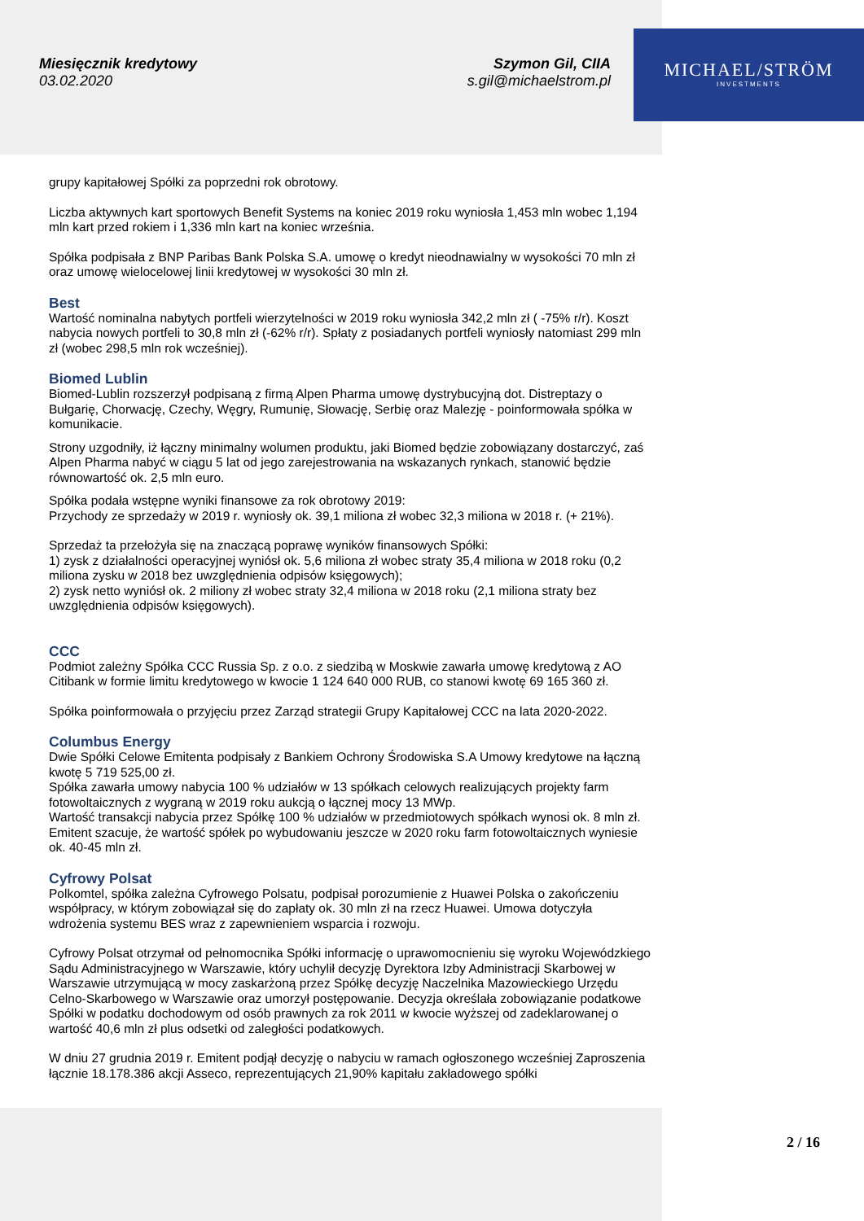Miesięcznik kredytowy
03.02.2020
Szymon Gil, CIIA
s.gil@michaelstrom.pl
MICHAEL/STRÖM
INVESTMENTS
grupy kapitałowej Spółki za poprzedni rok obrotowy.
Liczba aktywnych kart sportowych Benefit Systems na koniec 2019 roku wyniosła 1,453 mln wobec 1,194 mln kart przed rokiem i 1,336 mln kart na koniec września.
Spółka podpisała z BNP Paribas Bank Polska S.A. umowę o kredyt nieodnawialny w wysokości 70 mln zł oraz umowę wielocelowej linii kredytowej w wysokości 30 mln zł.
Best
Wartość nominalna nabytych portfeli wierzytelności w 2019 roku wyniosła 342,2 mln zł ( -75% r/r). Koszt nabycia nowych portfeli to 30,8 mln zł (-62% r/r). Spłaty z posiadanych portfeli wyniosły natomiast 299 mln zł (wobec 298,5 mln rok wcześniej).
Biomed Lublin
Biomed-Lublin rozszerzył podpisaną z firmą Alpen Pharma umowę dystrybucyjną dot. Distreptazy o Bułgarię, Chorwację, Czechy, Węgry, Rumunię, Słowację, Serbię oraz Malezję - poinformowała spółka w komunikacie.
Strony uzgodniły, iż łączny minimalny wolumen produktu, jaki Biomed będzie zobowiązany dostarczyć, zaś Alpen Pharma nabyć w ciągu 5 lat od jego zarejestrowania na wskazanych rynkach, stanowić będzie równowartość ok. 2,5 mln euro.
Spółka podała wstępne wyniki finansowe za rok obrotowy 2019:
Przychody ze sprzedaży w 2019 r. wyniosły ok. 39,1 miliona zł wobec 32,3 miliona w 2018 r. (+ 21%).
Sprzedaż ta przełożyła się na znaczącą poprawę wyników finansowych Spółki:
1) zysk z działalności operacyjnej wyniósł ok. 5,6 miliona zł wobec straty 35,4 miliona w 2018 roku (0,2 miliona zysku w 2018 bez uwzględnienia odpisów księgowych);
2) zysk netto wyniósł ok. 2 miliony zł wobec straty 32,4 miliona w 2018 roku (2,1 miliona straty bez uwzględnienia odpisów księgowych).
CCC
Podmiot zależny Spółka CCC Russia Sp. z o.o. z siedzibą w Moskwie zawarła umowę kredytową z AO Citibank w formie limitu kredytowego w kwocie 1 124 640 000 RUB, co stanowi kwotę 69 165 360 zł.
Spółka poinformowała o przyjęciu przez Zarząd strategii Grupy Kapitałowej CCC na lata 2020-2022.
Columbus Energy
Dwie Spółki Celowe Emitenta podpisały z Bankiem Ochrony Środowiska S.A Umowy kredytowe na łączną kwotę 5 719 525,00 zł.
Spółka zawarła umowy nabycia 100 % udziałów w 13 spółkach celowych realizujących projekty farm fotowoltaicznych z wygraną w 2019 roku aukcją o łącznej mocy 13 MWp.
Wartość transakcji nabycia przez Spółkę 100 % udziałów w przedmiotowych spółkach wynosi ok. 8 mln zł. Emitent szacuje, że wartość spółek po wybudowaniu jeszcze w 2020 roku farm fotowoltaicznych wyniesie ok. 40-45 mln zł.
Cyfrowy Polsat
Polkomtel, spółka zależna Cyfrowego Polsatu, podpisał porozumienie z Huawei Polska o zakończeniu współpracy, w którym zobowiązał się do zapłaty ok. 30 mln zł na rzecz Huawei. Umowa dotyczyła wdrożenia systemu BES wraz z zapewnieniem wsparcia i rozwoju.
Cyfrowy Polsat otrzymał od pełnomocnika Spółki informację o uprawomocnieniu się wyroku Wojewódzkiego Sądu Administracyjnego w Warszawie, który uchylił decyzję Dyrektora Izby Administracji Skarbowej w Warszawie utrzymującą w mocy zaskarżoną przez Spółkę decyzję Naczelnika Mazowieckiego Urzędu Celno-Skarbowego w Warszawie oraz umorzył postępowanie. Decyzja określała zobowiązanie podatkowe Spółki w podatku dochodowym od osób prawnych za rok 2011 w kwocie wyższej od zadeklarowanej o wartość 40,6 mln zł plus odsetki od zaległości podatkowych.
W dniu 27 grudnia 2019 r. Emitent podjął decyzję o nabyciu w ramach ogłoszonego wcześniej Zaproszenia łącznie 18.178.386 akcji Asseco, reprezentujących 21,90% kapitału zakładowego spółki
2 / 16